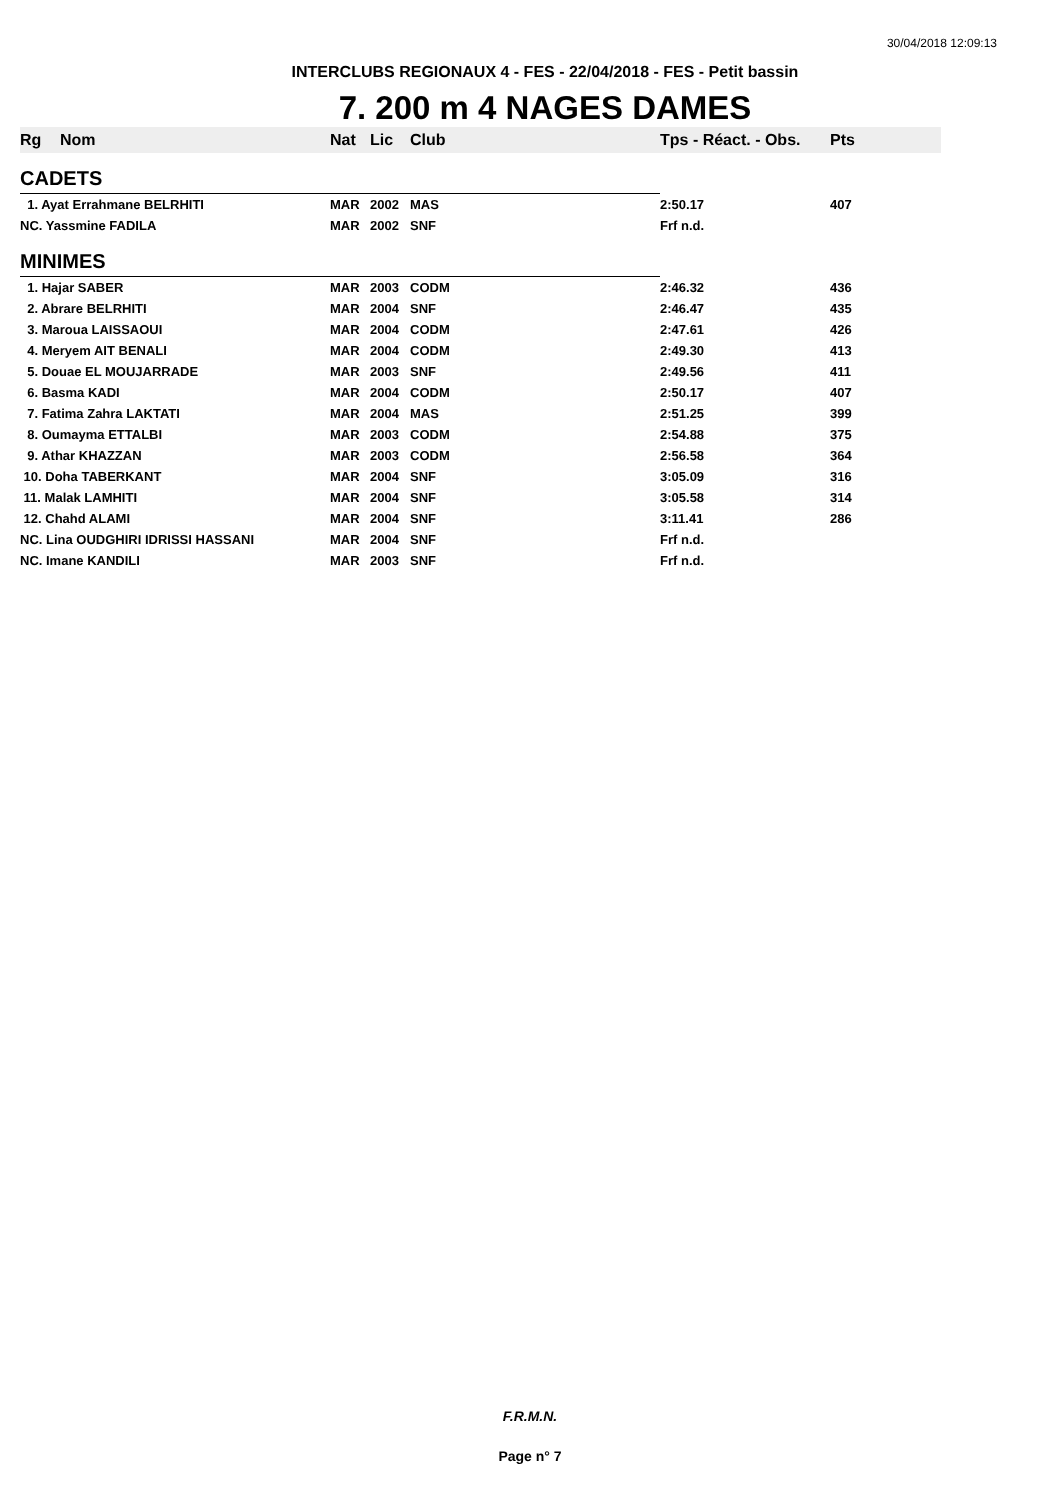30/04/2018 12:09:13
INTERCLUBS REGIONAUX 4 - FES - 22/04/2018 - FES - Petit bassin
7. 200 m 4 NAGES DAMES
| Rg | Nom | Nat | Lic | Club | Tps - Réact. - Obs. | Pts |
| --- | --- | --- | --- | --- | --- | --- |
| CADETS | | | | | | |
| 1. Ayat Errahmane BELRHITI | | MAR | 2002 | MAS | 2:50.17 | 407 |
| NC. Yassmine FADILA | | MAR | 2002 | SNF | Frf n.d. | |
| MINIMES | | | | | | |
| 1. Hajar SABER | | MAR | 2003 | CODM | 2:46.32 | 436 |
| 2. Abrare BELRHITI | | MAR | 2004 | SNF | 2:46.47 | 435 |
| 3. Maroua LAISSAOUI | | MAR | 2004 | CODM | 2:47.61 | 426 |
| 4. Meryem AIT BENALI | | MAR | 2004 | CODM | 2:49.30 | 413 |
| 5. Douae EL MOUJARRADE | | MAR | 2003 | SNF | 2:49.56 | 411 |
| 6. Basma KADI | | MAR | 2004 | CODM | 2:50.17 | 407 |
| 7. Fatima Zahra LAKTATI | | MAR | 2004 | MAS | 2:51.25 | 399 |
| 8. Oumayma ETTALBI | | MAR | 2003 | CODM | 2:54.88 | 375 |
| 9. Athar KHAZZAN | | MAR | 2003 | CODM | 2:56.58 | 364 |
| 10. Doha TABERKANT | | MAR | 2004 | SNF | 3:05.09 | 316 |
| 11. Malak LAMHITI | | MAR | 2004 | SNF | 3:05.58 | 314 |
| 12. Chahd ALAMI | | MAR | 2004 | SNF | 3:11.41 | 286 |
| NC. Lina OUDGHIRI IDRISSI HASSANI | | MAR | 2004 | SNF | Frf n.d. | |
| NC. Imane KANDILI | | MAR | 2003 | SNF | Frf n.d. | |
F.R.M.N.
Page n° 7